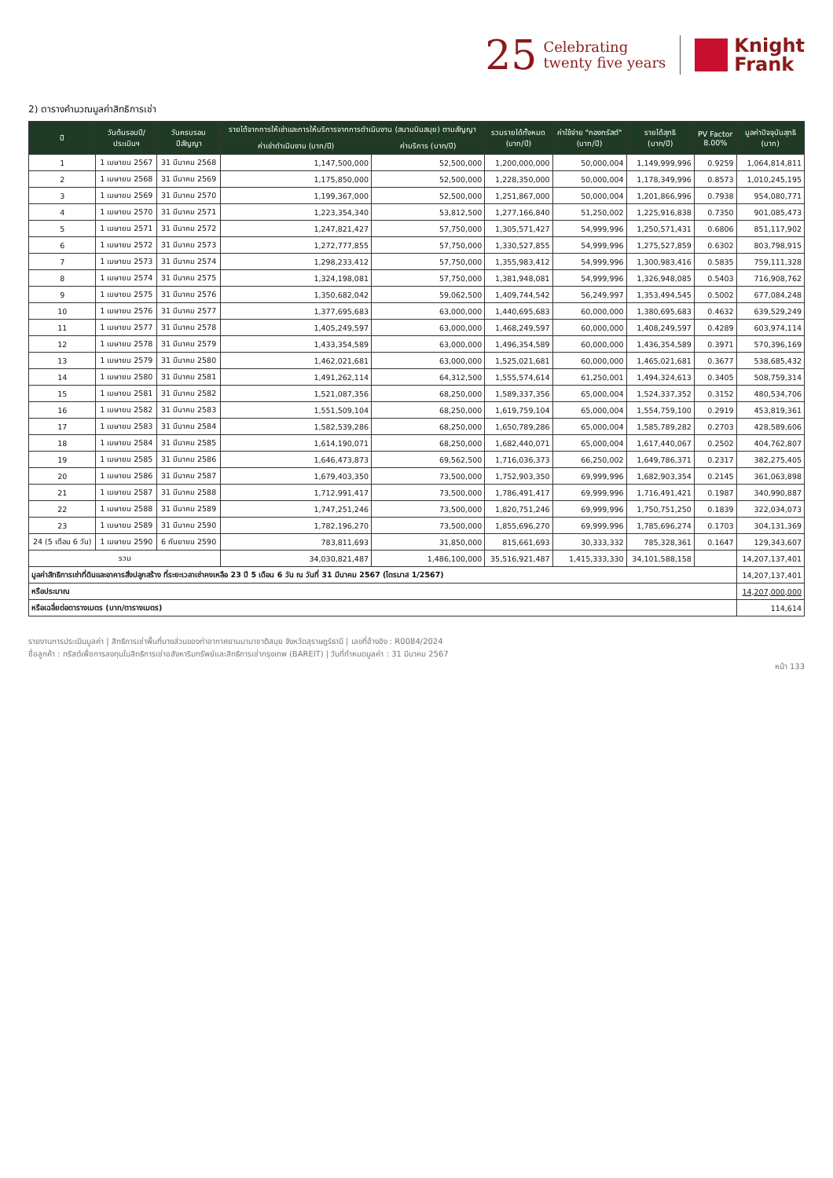25 Celebrating
twenty five years
Knight
Frank
2) ตารางคำนวณมูลค่าสิทธิการเช่า
| ปี | วันต้นรอบปี/ ประเมินฯ | วันครบรอบ ปีสัญญา | รายได้จากการให้เช่าและการให้บริการจากการดำเนินงาน (สนามบินสมุย) ตามสัญญา | | รวมรายได้ทั้งหมด (บาท/ปี) | ค่าใช้จ่าย "กองทรัสต์" (บาท/ปี) | รายได้สุทธิ (บาท/ปี) | PV Factor 8.00% | มูลค่าปัจจุบันสุทธิ (บาท) |
| --- | --- | --- | --- | --- | --- | --- | --- | --- | --- |
| | | | ค่าเช่าดำเนินงาน (บาท/ปี) | ค่าบริการ (บาท/ปี) | | | | | |
| 1 | 1 เมษายน 2567 | 31 มีนาคม 2568 | 1,147,500,000 | 52,500,000 | 1,200,000,000 | 50,000,004 | 1,149,999,996 | 0.9259 | 1,064,814,811 |
| 2 | 1 เมษายน 2568 | 31 มีนาคม 2569 | 1,175,850,000 | 52,500,000 | 1,228,350,000 | 50,000,004 | 1,178,349,996 | 0.8573 | 1,010,245,195 |
| 3 | 1 เมษายน 2569 | 31 มีนาคม 2570 | 1,199,367,000 | 52,500,000 | 1,251,867,000 | 50,000,004 | 1,201,866,996 | 0.7938 | 954,080,771 |
| 4 | 1 เมษายน 2570 | 31 มีนาคม 2571 | 1,223,354,340 | 53,812,500 | 1,277,166,840 | 51,250,002 | 1,225,916,838 | 0.7350 | 901,085,473 |
| 5 | 1 เมษายน 2571 | 31 มีนาคม 2572 | 1,247,821,427 | 57,750,000 | 1,305,571,427 | 54,999,996 | 1,250,571,431 | 0.6806 | 851,117,902 |
| 6 | 1 เมษายน 2572 | 31 มีนาคม 2573 | 1,272,777,855 | 57,750,000 | 1,330,527,855 | 54,999,996 | 1,275,527,859 | 0.6302 | 803,798,915 |
| 7 | 1 เมษายน 2573 | 31 มีนาคม 2574 | 1,298,233,412 | 57,750,000 | 1,355,983,412 | 54,999,996 | 1,300,983,416 | 0.5835 | 759,111,328 |
| 8 | 1 เมษายน 2574 | 31 มีนาคม 2575 | 1,324,198,081 | 57,750,000 | 1,381,948,081 | 54,999,996 | 1,326,948,085 | 0.5403 | 716,908,762 |
| 9 | 1 เมษายน 2575 | 31 มีนาคม 2576 | 1,350,682,042 | 59,062,500 | 1,409,744,542 | 56,249,997 | 1,353,494,545 | 0.5002 | 677,084,248 |
| 10 | 1 เมษายน 2576 | 31 มีนาคม 2577 | 1,377,695,683 | 63,000,000 | 1,440,695,683 | 60,000,000 | 1,380,695,683 | 0.4632 | 639,529,249 |
| 11 | 1 เมษายน 2577 | 31 มีนาคม 2578 | 1,405,249,597 | 63,000,000 | 1,468,249,597 | 60,000,000 | 1,408,249,597 | 0.4289 | 603,974,114 |
| 12 | 1 เมษายน 2578 | 31 มีนาคม 2579 | 1,433,354,589 | 63,000,000 | 1,496,354,589 | 60,000,000 | 1,436,354,589 | 0.3971 | 570,396,169 |
| 13 | 1 เมษายน 2579 | 31 มีนาคม 2580 | 1,462,021,681 | 63,000,000 | 1,525,021,681 | 60,000,000 | 1,465,021,681 | 0.3677 | 538,685,432 |
| 14 | 1 เมษายน 2580 | 31 มีนาคม 2581 | 1,491,262,114 | 64,312,500 | 1,555,574,614 | 61,250,001 | 1,494,324,613 | 0.3405 | 508,759,314 |
| 15 | 1 เมษายน 2581 | 31 มีนาคม 2582 | 1,521,087,356 | 68,250,000 | 1,589,337,356 | 65,000,004 | 1,524,337,352 | 0.3152 | 480,534,706 |
| 16 | 1 เมษายน 2582 | 31 มีนาคม 2583 | 1,551,509,104 | 68,250,000 | 1,619,759,104 | 65,000,004 | 1,554,759,100 | 0.2919 | 453,819,361 |
| 17 | 1 เมษายน 2583 | 31 มีนาคม 2584 | 1,582,539,286 | 68,250,000 | 1,650,789,286 | 65,000,004 | 1,585,789,282 | 0.2703 | 428,589,606 |
| 18 | 1 เมษายน 2584 | 31 มีนาคม 2585 | 1,614,190,071 | 68,250,000 | 1,682,440,071 | 65,000,004 | 1,617,440,067 | 0.2502 | 404,762,807 |
| 19 | 1 เมษายน 2585 | 31 มีนาคม 2586 | 1,646,473,873 | 69,562,500 | 1,716,036,373 | 66,250,002 | 1,649,786,371 | 0.2317 | 382,275,405 |
| 20 | 1 เมษายน 2586 | 31 มีนาคม 2587 | 1,679,403,350 | 73,500,000 | 1,752,903,350 | 69,999,996 | 1,682,903,354 | 0.2145 | 361,063,898 |
| 21 | 1 เมษายน 2587 | 31 มีนาคม 2588 | 1,712,991,417 | 73,500,000 | 1,786,491,417 | 69,999,996 | 1,716,491,421 | 0.1987 | 340,990,887 |
| 22 | 1 เมษายน 2588 | 31 มีนาคม 2589 | 1,747,251,246 | 73,500,000 | 1,820,751,246 | 69,999,996 | 1,750,751,250 | 0.1839 | 322,034,073 |
| 23 | 1 เมษายน 2589 | 31 มีนาคม 2590 | 1,782,196,270 | 73,500,000 | 1,855,696,270 | 69,999,996 | 1,785,696,274 | 0.1703 | 304,131,369 |
| 24 (5 เดือน 6 วัน) | 1 เมษายน 2590 | 6 กันยายน 2590 | 783,811,693 | 31,850,000 | 815,661,693 | 30,333,332 | 785,328,361 | 0.1647 | 129,343,607 |
| รวม | | | 34,030,821,487 | 1,486,100,000 | 35,516,921,487 | 1,415,333,330 | 34,101,588,158 | | 14,207,137,401 |
| มูลค่าสิทธิการเช่าที่ดินและอาคารสิ่งปลูกสร้าง ที่ระยะเวลาเช่าคงเหลือ 23 ปี 5 เดือน 6 วัน ณ วันที่ 31 มีนาคม 2567 (ไตรมาส 1/2567) | | | | | | | | | 14,207,137,401 |
| หรือประมาณ | | | | | | | | | 14,207,000,000 |
| หรือเฉลี่ยต่อตารางเมตร (บาท/ตารางเมตร) | | | | | | | | | 114,614 |
รายงานการประเมินมูลค่า | สิทธิการเช่าพื้นที่บางส่วนของท่าอากาศยานนานาชาติสมุย จังหวัดสุราษฎร์ธานี | เลขที่อ้างอิง : R0084/2024
ชื่อลูกค้า : ทรัสต์เพื่อการลงทุนในสิทธิการเช่าอสังหาริมทรัพย์และสิทธิการเช่ากรุงเทพ (BAREIT) | วันที่กำหนดมูลค่า : 31 มีนาคม 2567
หน้า 133